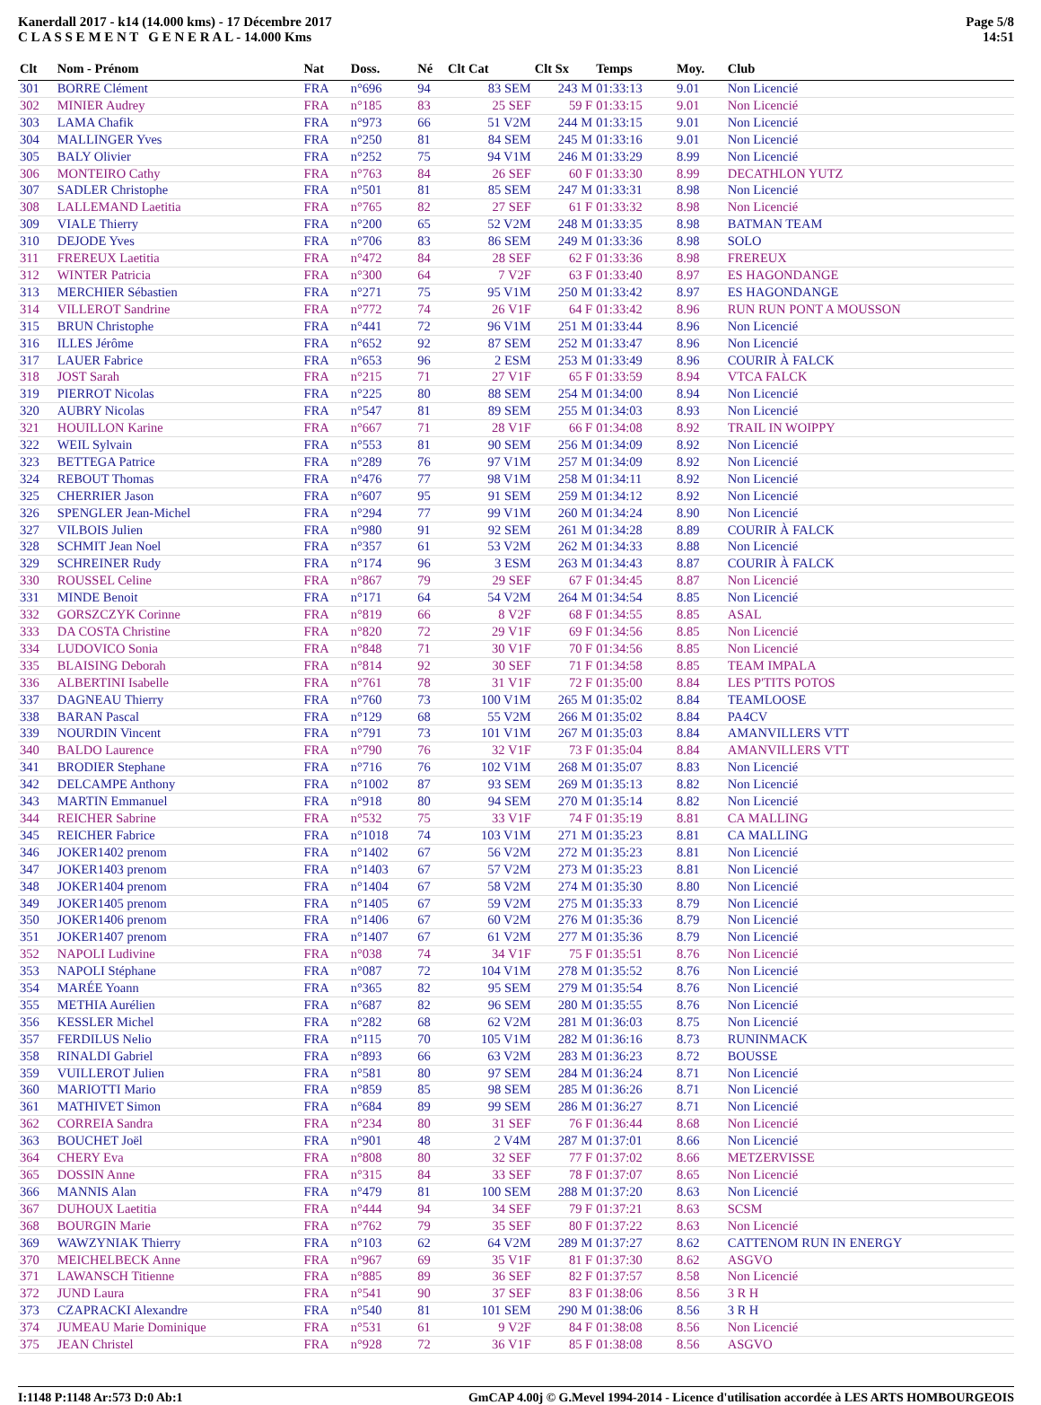Kanerdall 2017 - k14 (14.000 kms) - 17 Décembre 2017
C L A S S E M E N T G E N E R A L - 14.000 Kms
Page 5/8
14:51
| Clt | Nom - Prénom | Nat | Doss. | Né | Clt Cat | Clt Sx | Temps | Moy. | Club |
| --- | --- | --- | --- | --- | --- | --- | --- | --- | --- |
| 301 | BORRE Clément | FRA | n°696 | 94 | 83 SEM | 243 M | 01:33:13 | 9.01 | Non Licencié |
| 302 | MINIER Audrey | FRA | n°185 | 83 | 25 SEF | 59 F | 01:33:15 | 9.01 | Non Licencié |
| 303 | LAMA Chafik | FRA | n°973 | 66 | 51 V2M | 244 M | 01:33:15 | 9.01 | Non Licencié |
| 304 | MALLINGER Yves | FRA | n°250 | 81 | 84 SEM | 245 M | 01:33:16 | 9.01 | Non Licencié |
| 305 | BALY Olivier | FRA | n°252 | 75 | 94 V1M | 246 M | 01:33:29 | 8.99 | Non Licencié |
| 306 | MONTEIRO Cathy | FRA | n°763 | 84 | 26 SEF | 60 F | 01:33:30 | 8.99 | DECATHLON YUTZ |
| 307 | SADLER Christophe | FRA | n°501 | 81 | 85 SEM | 247 M | 01:33:31 | 8.98 | Non Licencié |
| 308 | LALLEMAND Laetitia | FRA | n°765 | 82 | 27 SEF | 61 F | 01:33:32 | 8.98 | Non Licencié |
| 309 | VIALE Thierry | FRA | n°200 | 65 | 52 V2M | 248 M | 01:33:35 | 8.98 | BATMAN TEAM |
| 310 | DEJODE Yves | FRA | n°706 | 83 | 86 SEM | 249 M | 01:33:36 | 8.98 | SOLO |
| 311 | FREREUX Laetitia | FRA | n°472 | 84 | 28 SEF | 62 F | 01:33:36 | 8.98 | FREREUX |
| 312 | WINTER Patricia | FRA | n°300 | 64 | 7 V2F | 63 F | 01:33:40 | 8.97 | ES HAGONDANGE |
| 313 | MERCHIER Sébastien | FRA | n°271 | 75 | 95 V1M | 250 M | 01:33:42 | 8.97 | ES HAGONDANGE |
| 314 | VILLEROT Sandrine | FRA | n°772 | 74 | 26 V1F | 64 F | 01:33:42 | 8.96 | RUN RUN PONT A MOUSSON |
| 315 | BRUN Christophe | FRA | n°441 | 72 | 96 V1M | 251 M | 01:33:44 | 8.96 | Non Licencié |
| 316 | ILLES Jérôme | FRA | n°652 | 92 | 87 SEM | 252 M | 01:33:47 | 8.96 | Non Licencié |
| 317 | LAUER Fabrice | FRA | n°653 | 96 | 2 ESM | 253 M | 01:33:49 | 8.96 | COURIR À FALCK |
| 318 | JOST Sarah | FRA | n°215 | 71 | 27 V1F | 65 F | 01:33:59 | 8.94 | VTCA FALCK |
| 319 | PIERROT Nicolas | FRA | n°225 | 80 | 88 SEM | 254 M | 01:34:00 | 8.94 | Non Licencié |
| 320 | AUBRY Nicolas | FRA | n°547 | 81 | 89 SEM | 255 M | 01:34:03 | 8.93 | Non Licencié |
| 321 | HOUILLON Karine | FRA | n°667 | 71 | 28 V1F | 66 F | 01:34:08 | 8.92 | TRAIL IN WOIPPY |
| 322 | WEIL Sylvain | FRA | n°553 | 81 | 90 SEM | 256 M | 01:34:09 | 8.92 | Non Licencié |
| 323 | BETTEGA Patrice | FRA | n°289 | 76 | 97 V1M | 257 M | 01:34:09 | 8.92 | Non Licencié |
| 324 | REBOUT Thomas | FRA | n°476 | 77 | 98 V1M | 258 M | 01:34:11 | 8.92 | Non Licencié |
| 325 | CHERRIER Jason | FRA | n°607 | 95 | 91 SEM | 259 M | 01:34:12 | 8.92 | Non Licencié |
| 326 | SPENGLER Jean-Michel | FRA | n°294 | 77 | 99 V1M | 260 M | 01:34:24 | 8.90 | Non Licencié |
| 327 | VILBOIS Julien | FRA | n°980 | 91 | 92 SEM | 261 M | 01:34:28 | 8.89 | COURIR À FALCK |
| 328 | SCHMIT Jean Noel | FRA | n°357 | 61 | 53 V2M | 262 M | 01:34:33 | 8.88 | Non Licencié |
| 329 | SCHREINER Rudy | FRA | n°174 | 96 | 3 ESM | 263 M | 01:34:43 | 8.87 | COURIR À FALCK |
| 330 | ROUSSEL Celine | FRA | n°867 | 79 | 29 SEF | 67 F | 01:34:45 | 8.87 | Non Licencié |
| 331 | MINDE Benoit | FRA | n°171 | 64 | 54 V2M | 264 M | 01:34:54 | 8.85 | Non Licencié |
| 332 | GORSZCZYK Corinne | FRA | n°819 | 66 | 8 V2F | 68 F | 01:34:55 | 8.85 | ASAL |
| 333 | DA COSTA Christine | FRA | n°820 | 72 | 29 V1F | 69 F | 01:34:56 | 8.85 | Non Licencié |
| 334 | LUDOVICO Sonia | FRA | n°848 | 71 | 30 V1F | 70 F | 01:34:56 | 8.85 | Non Licencié |
| 335 | BLAISING Deborah | FRA | n°814 | 92 | 30 SEF | 71 F | 01:34:58 | 8.85 | TEAM IMPALA |
| 336 | ALBERTINI Isabelle | FRA | n°761 | 78 | 31 V1F | 72 F | 01:35:00 | 8.84 | LES P'TITS POTOS |
| 337 | DAGNEAU Thierry | FRA | n°760 | 73 | 100 V1M | 265 M | 01:35:02 | 8.84 | TEAMLOOSE |
| 338 | BARAN Pascal | FRA | n°129 | 68 | 55 V2M | 266 M | 01:35:02 | 8.84 | PA4CV |
| 339 | NOURDIN Vincent | FRA | n°791 | 73 | 101 V1M | 267 M | 01:35:03 | 8.84 | AMANVILLERS VTT |
| 340 | BALDO Laurence | FRA | n°790 | 76 | 32 V1F | 73 F | 01:35:04 | 8.84 | AMANVILLERS VTT |
| 341 | BRODIER Stephane | FRA | n°716 | 76 | 102 V1M | 268 M | 01:35:07 | 8.83 | Non Licencié |
| 342 | DELCAMPE Anthony | FRA | n°1002 | 87 | 93 SEM | 269 M | 01:35:13 | 8.82 | Non Licencié |
| 343 | MARTIN Emmanuel | FRA | n°918 | 80 | 94 SEM | 270 M | 01:35:14 | 8.82 | Non Licencié |
| 344 | REICHER Sabrine | FRA | n°532 | 75 | 33 V1F | 74 F | 01:35:19 | 8.81 | CA MALLING |
| 345 | REICHER Fabrice | FRA | n°1018 | 74 | 103 V1M | 271 M | 01:35:23 | 8.81 | CA MALLING |
| 346 | JOKER1402 prenom | FRA | n°1402 | 67 | 56 V2M | 272 M | 01:35:23 | 8.81 | Non Licencié |
| 347 | JOKER1403 prenom | FRA | n°1403 | 67 | 57 V2M | 273 M | 01:35:23 | 8.81 | Non Licencié |
| 348 | JOKER1404 prenom | FRA | n°1404 | 67 | 58 V2M | 274 M | 01:35:30 | 8.80 | Non Licencié |
| 349 | JOKER1405 prenom | FRA | n°1405 | 67 | 59 V2M | 275 M | 01:35:33 | 8.79 | Non Licencié |
| 350 | JOKER1406 prenom | FRA | n°1406 | 67 | 60 V2M | 276 M | 01:35:36 | 8.79 | Non Licencié |
| 351 | JOKER1407 prenom | FRA | n°1407 | 67 | 61 V2M | 277 M | 01:35:36 | 8.79 | Non Licencié |
| 352 | NAPOLI Ludivine | FRA | n°038 | 74 | 34 V1F | 75 F | 01:35:51 | 8.76 | Non Licencié |
| 353 | NAPOLI Stéphane | FRA | n°087 | 72 | 104 V1M | 278 M | 01:35:52 | 8.76 | Non Licencié |
| 354 | MARÉE Yoann | FRA | n°365 | 82 | 95 SEM | 279 M | 01:35:54 | 8.76 | Non Licencié |
| 355 | METHIA Aurélien | FRA | n°687 | 82 | 96 SEM | 280 M | 01:35:55 | 8.76 | Non Licencié |
| 356 | KESSLER Michel | FRA | n°282 | 68 | 62 V2M | 281 M | 01:36:03 | 8.75 | Non Licencié |
| 357 | FERDILUS Nelio | FRA | n°115 | 70 | 105 V1M | 282 M | 01:36:16 | 8.73 | RUNINMACK |
| 358 | RINALDI Gabriel | FRA | n°893 | 66 | 63 V2M | 283 M | 01:36:23 | 8.72 | BOUSSE |
| 359 | VUILLEROT Julien | FRA | n°581 | 80 | 97 SEM | 284 M | 01:36:24 | 8.71 | Non Licencié |
| 360 | MARIOTTI Mario | FRA | n°859 | 85 | 98 SEM | 285 M | 01:36:26 | 8.71 | Non Licencié |
| 361 | MATHIVET Simon | FRA | n°684 | 89 | 99 SEM | 286 M | 01:36:27 | 8.71 | Non Licencié |
| 362 | CORREIA Sandra | FRA | n°234 | 80 | 31 SEF | 76 F | 01:36:44 | 8.68 | Non Licencié |
| 363 | BOUCHET Joël | FRA | n°901 | 48 | 2 V4M | 287 M | 01:37:01 | 8.66 | Non Licencié |
| 364 | CHERY Eva | FRA | n°808 | 80 | 32 SEF | 77 F | 01:37:02 | 8.66 | METZERVISSE |
| 365 | DOSSIN Anne | FRA | n°315 | 84 | 33 SEF | 78 F | 01:37:07 | 8.65 | Non Licencié |
| 366 | MANNIS Alan | FRA | n°479 | 81 | 100 SEM | 288 M | 01:37:20 | 8.63 | Non Licencié |
| 367 | DUHOUX Laetitia | FRA | n°444 | 94 | 34 SEF | 79 F | 01:37:21 | 8.63 | SCSM |
| 368 | BOURGIN Marie | FRA | n°762 | 79 | 35 SEF | 80 F | 01:37:22 | 8.63 | Non Licencié |
| 369 | WAWZYNIAK Thierry | FRA | n°103 | 62 | 64 V2M | 289 M | 01:37:27 | 8.62 | CATTENOM RUN IN ENERGY |
| 370 | MEICHELBECK Anne | FRA | n°967 | 69 | 35 V1F | 81 F | 01:37:30 | 8.62 | ASGVO |
| 371 | LAWANSCH Titienne | FRA | n°885 | 89 | 36 SEF | 82 F | 01:37:57 | 8.58 | Non Licencié |
| 372 | JUND Laura | FRA | n°541 | 90 | 37 SEF | 83 F | 01:38:06 | 8.56 | 3 R H |
| 373 | CZAPRACKI Alexandre | FRA | n°540 | 81 | 101 SEM | 290 M | 01:38:06 | 8.56 | 3 R H |
| 374 | JUMEAU Marie Dominique | FRA | n°531 | 61 | 9 V2F | 84 F | 01:38:08 | 8.56 | Non Licencié |
| 375 | JEAN Christel | FRA | n°928 | 72 | 36 V1F | 85 F | 01:38:08 | 8.56 | ASGVO |
I:1148 P:1148 Ar:573 D:0 Ab:1 GmCAP 4.00j © G.Mevel 1994-2014 - Licence d'utilisation accordée à LES ARTS HOMBOURGEOIS